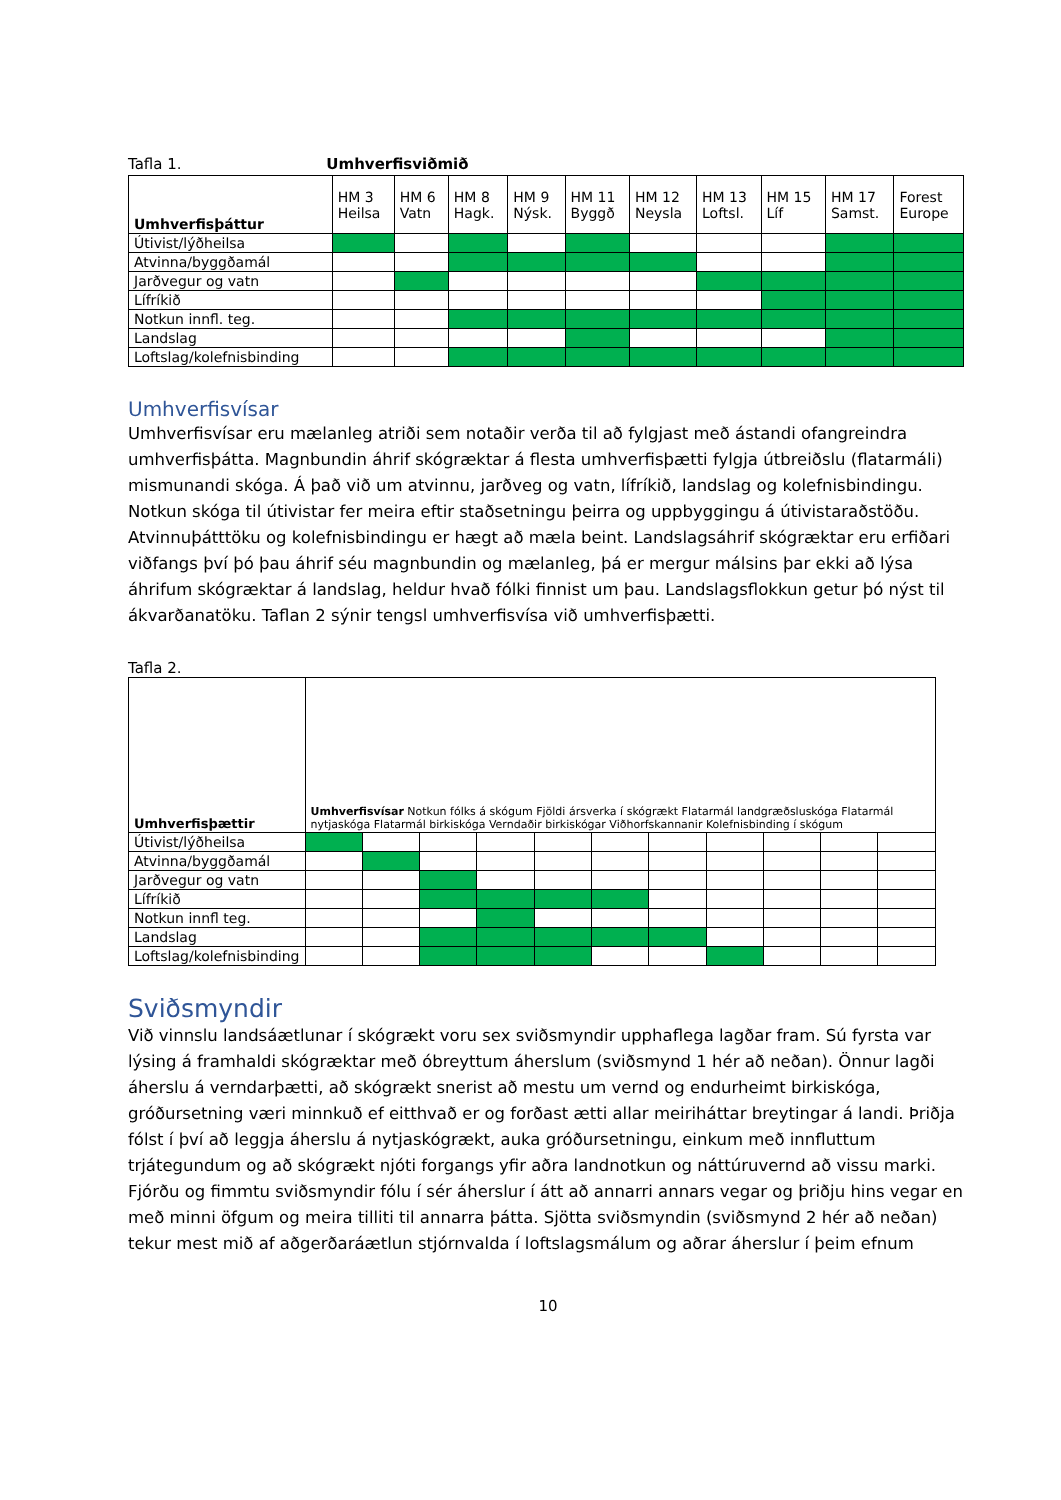Tafla 1. Umhverfisviðmið
| Umhverfisþáttur | HM 3 Heilsa | HM 6 Vatn | HM 8 Hagk. | HM 9 Nýsk. | HM 11 Byggð | HM 12 Neysla | HM 13 Loftsl. | HM 15 Líf | HM 17 Samst. | Forest Europe |
| --- | --- | --- | --- | --- | --- | --- | --- | --- | --- | --- |
| Útivist/lýðheilsa | | | | | | | | | | |
| Atvinna/byggðamál | | | | | | | | | | |
| Jarðvegur og vatn | | | | | | | | | | |
| Lífríkið | | | | | | | | | | |
| Notkun innfl. teg. | | | | | | | | | | |
| Landslag | | | | | | | | | | |
| Loftslag/kolefnisbinding | | | | | | | | | | |
Umhverfisvísar
Umhverfisvísar eru mælanleg atriði sem notaðir verða til að fylgjast með ástandi ofangreindra umhverfisþátta. Magnbundin áhrif skógræktar á flesta umhverfisþætti fylgja útbreiðslu (flatarmáli) mismunandi skóga. Á það við um atvinnu, jarðveg og vatn, lífríkið, landslag og kolefnisbindingu. Notkun skóga til útivistar fer meira eftir staðsetningu þeirra og uppbyggingu á útivistaraðstöðu. Atvinnuþátttöku og kolefnisbindingu er hægt að mæla beint. Landslagsáhrif skógræktar eru erfiðari viðfangs því þó þau áhrif séu magnbundin og mælanleg, þá er mergur málsins þar ekki að lýsa áhrifum skógræktar á landslag, heldur hvað fólki finnist um þau. Landslagsflokkun getur þó nýst til ákvarðanatöku. Taflan 2 sýnir tengsl umhverfisvísa við umhverfisþætti.
Tafla 2.
| Umhverfisþættir | Umhverfisvísar Notkun fólks á skógum Fjöldi ársverka í skógrækt Flatarmál landgræðsluskóga Flatarmál nytjaskóga Flatarmál birkiskóga Verndaðir birkiskógar Viðhorfskannanir Kolefnisbinding í skógum | | | | | | | | | | |
| --- | --- | --- | --- | --- | --- | --- | --- | --- | --- | --- | --- |
| Útivist/lýðheilsa | | | | | | | | | | | |
| Atvinna/byggðamál | | | | | | | | | | | |
| Jarðvegur og vatn | | | | | | | | | | | |
| Lífríkið | | | | | | | | | | | |
| Notkun innfl teg. | | | | | | | | | | | |
| Landslag | | | | | | | | | | | |
| Loftslag/kolefnisbinding | | | | | | | | | | | |
Sviðsmyndir
Við vinnslu landsáætlunar í skógrækt voru sex sviðsmyndir upphaflega lagðar fram. Sú fyrsta var lýsing á framhaldi skógræktar með óbreyttum áherslum (sviðsmynd 1 hér að neðan). Önnur lagði áherslu á verndarþætti, að skógrækt snerist að mestu um vernd og endurheimt birkiskóga, gróðursetning væri minnkuð ef eitthvað er og forðast ætti allar meiriháttar breytingar á landi. Þriðja fólst í því að leggja áherslu á nytjaskógrækt, auka gróðursetningu, einkum með innfluttum trjátegundum og að skógrækt njóti forgangs yfir aðra landnotkun og náttúruvernd að vissu marki. Fjórðu og fimmtu sviðsmyndir fólu í sér áherslur í átt að annarri annars vegar og þriðju hins vegar en með minni öfgum og meira tilliti til annarra þátta. Sjötta sviðsmyndin (sviðsmynd 2 hér að neðan) tekur mest mið af aðgerðaráætlun stjórnvalda í loftslagsmálum og aðrar áherslur í þeim efnum
10